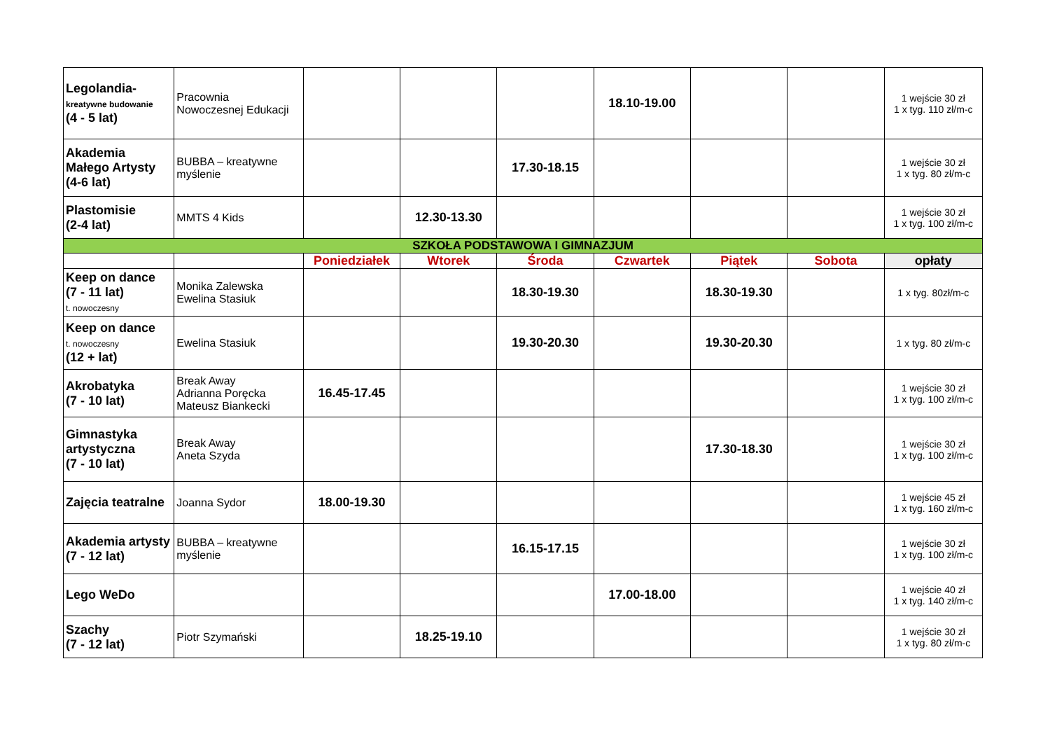| Legolandia- kreatywne budowanie (4 - 5 lat) | Pracownia Nowoczesnej Edukacji | | | | 18.10-19.00 | | | 1 wejście 30 zł 1 x tyg. 110 zł/m-c |
| Akademia Małego Artysty (4-6 lat) | BUBBA – kreatywne myślenie | | | 17.30-18.15 | | | | 1 wejście 30 zł 1 x tyg. 80 zł/m-c |
| Plastomisie (2-4 lat) | MMTS 4 Kids | | 12.30-13.30 | | | | | 1 wejście 30 zł 1 x tyg. 100 zł/m-c |
| SZKOŁA PODSTAWOWA I GIMNAZJUM | | | | | | | | |
| | | Poniedziałek | Wtorek | Środa | Czwartek | Piątek | Sobota | opłaty |
| Keep on dance (7 - 11 lat) t. nowoczesny | Monika Zalewska Ewelina Stasiuk | | | 18.30-19.30 | | 18.30-19.30 | | 1 x tyg. 80zł/m-c |
| Keep on dance t. nowoczesny (12 + lat) | Ewelina Stasiuk | | | 19.30-20.30 | | 19.30-20.30 | | 1 x tyg. 80 zł/m-c |
| Akrobatyka (7 - 10 lat) | Break Away Adrianna Poręcka Mateusz Biankecki | 16.45-17.45 | | | | | | 1 wejście 30 zł 1 x tyg. 100 zł/m-c |
| Gimnastyka artystyczna (7 - 10 lat) | Break Away Aneta Szyda | | | | | 17.30-18.30 | | 1 wejście 30 zł 1 x tyg. 100 zł/m-c |
| Zajęcia teatralne | Joanna Sydor | 18.00-19.30 | | | | | | 1 wejście 45 zł 1 x tyg. 160 zł/m-c |
| Akademia artysty (7 - 12 lat) | BUBBA – kreatywne myślenie | | | 16.15-17.15 | | | | 1 wejście 30 zł 1 x tyg. 100 zł/m-c |
| Lego WeDo | | | | | 17.00-18.00 | | | 1 wejście 40 zł 1 x tyg. 140 zł/m-c |
| Szachy (7 - 12 lat) | Piotr Szymański | | 18.25-19.10 | | | | | 1 wejście 30 zł 1 x tyg. 80 zł/m-c |